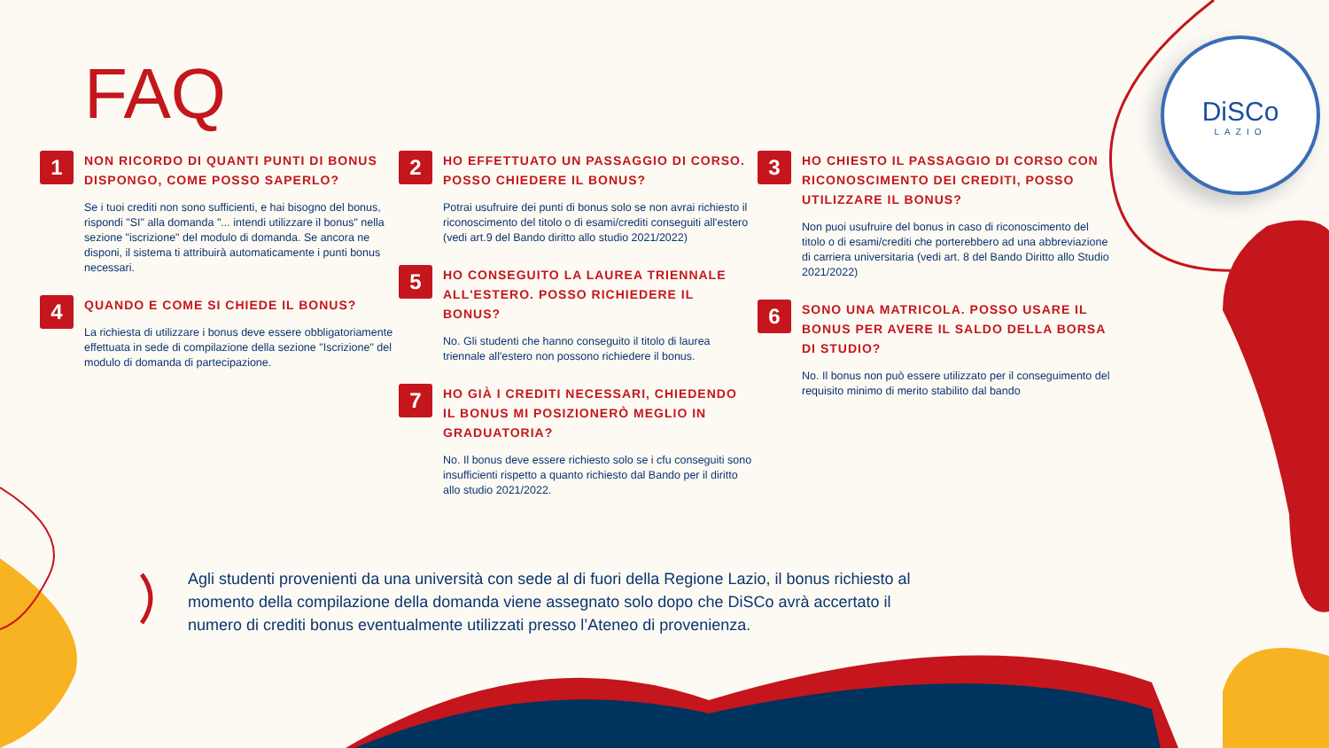FAQ
DiSCo
LAZIO
1
NON RICORDO DI QUANTI PUNTI DI BONUS DISPONGO, COME POSSO SAPERLO?
Se i tuoi crediti non sono sufficienti, e hai bisogno del bonus, rispondi "SI" alla domanda "... intendi utilizzare il bonus" nella sezione "iscrizione" del modulo di domanda. Se ancora ne disponi, il sistema ti attribuirà automaticamente i punti bonus necessari.
4
QUANDO E COME SI CHIEDE IL BONUS?
La richiesta di utilizzare i bonus deve essere obbligatoriamente effettuata in sede di compilazione della sezione "Iscrizione" del modulo di domanda di partecipazione.
2
HO EFFETTUATO UN PASSAGGIO DI CORSO. POSSO CHIEDERE IL BONUS?
Potrai usufruire dei punti di bonus solo se non avrai richiesto il riconoscimento del titolo o di esami/crediti conseguiti all'estero (vedi art.9 del Bando diritto allo studio 2021/2022)
5
HO CONSEGUITO LA LAUREA TRIENNALE ALL'ESTERO. POSSO RICHIEDERE IL BONUS?
No. Gli studenti che hanno conseguito il titolo di laurea triennale all'estero non possono richiedere il bonus.
7
HO GIÀ I CREDITI NECESSARI, CHIEDENDO IL BONUS MI POSIZIONERÒ MEGLIO IN GRADUATORIA?
No. Il bonus deve essere richiesto solo se i cfu conseguiti sono insufficienti rispetto a quanto richiesto dal Bando per il diritto allo studio 2021/2022.
3
HO CHIESTO IL PASSAGGIO DI CORSO CON RICONOSCIMENTO DEI CREDITI, POSSO UTILIZZARE IL BONUS?
Non puoi usufruire del bonus in caso di riconoscimento del titolo o di esami/crediti che porterebbero ad una abbreviazione di carriera universitaria (vedi art. 8 del Bando Diritto allo Studio 2021/2022)
6
SONO UNA MATRICOLA. POSSO USARE IL BONUS PER AVERE IL SALDO DELLA BORSA DI STUDIO?
No. Il bonus non può essere utilizzato per il conseguimento del requisito minimo di merito stabilito dal bando
Agli studenti provenienti da una università con sede al di fuori della Regione Lazio, il bonus richiesto al momento della compilazione della domanda viene assegnato solo dopo che DiSCo avrà accertato il numero di crediti bonus eventualmente utilizzati presso l’Ateneo di provenienza.